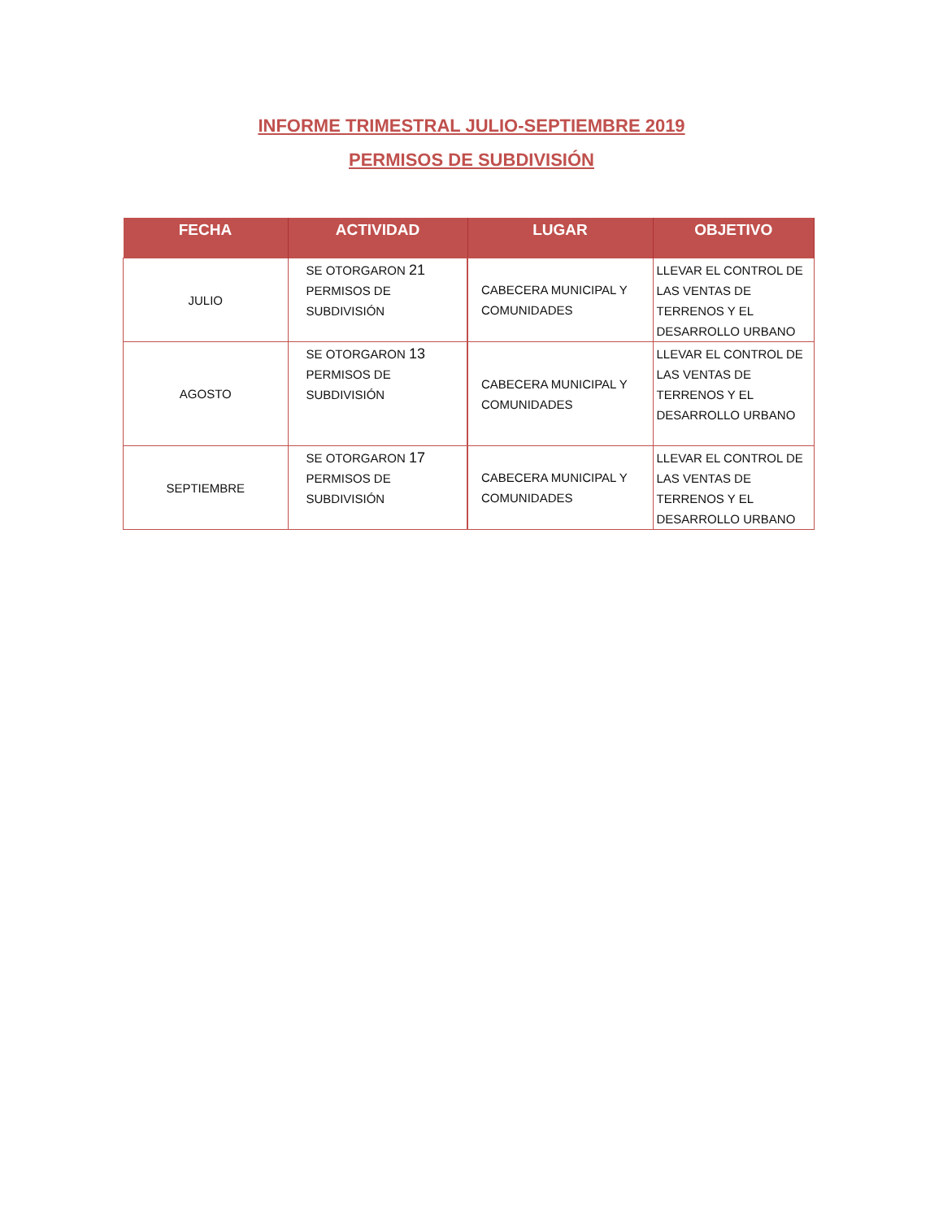INFORME TRIMESTRAL JULIO-SEPTIEMBRE 2019
PERMISOS DE SUBDIVISIÓN
| FECHA | ACTIVIDAD | LUGAR | OBJETIVO |
| --- | --- | --- | --- |
| JULIO | SE OTORGARON 21 PERMISOS DE SUBDIVISIÓN | CABECERA MUNICIPAL Y COMUNIDADES | LLEVAR EL CONTROL DE LAS VENTAS DE TERRENOS Y EL DESARROLLO URBANO |
| AGOSTO | SE OTORGARON 13 PERMISOS DE SUBDIVISIÓN | CABECERA MUNICIPAL Y COMUNIDADES | LLEVAR EL CONTROL DE LAS VENTAS DE TERRENOS Y EL DESARROLLO URBANO |
| SEPTIEMBRE | SE OTORGARON 17 PERMISOS DE SUBDIVISIÓN | CABECERA MUNICIPAL Y COMUNIDADES | LLEVAR EL CONTROL DE LAS VENTAS DE TERRENOS Y EL DESARROLLO URBANO |